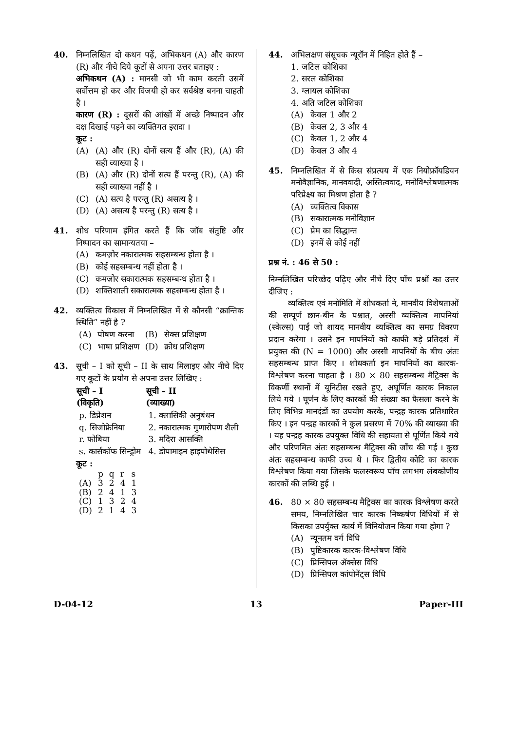40. निम्नलिखित दो कथन पढ़ें, अभिकथन (A) और कारण (R) और नीचे दिये कूटों से अपना उत्तर बताइए :
अभिकथन (A) : मानसी जो भी काम करती उसमें सर्वोत्तम हो कर और विजयी हो कर सर्वश्रेष्ठ बनना चाहती है ।
कारण (R) : दूसरों की आंखों में अच्छे निष्पादन और दक्ष दिखाई पड़ने का व्यक्तिगत इरादा ।
कूट :
(A) (A) और (R) दोनों सत्य हैं और (R), (A) की सही व्याख्या है ।
(B) (A) और (R) दोनों सत्य हैं परन्तु (R), (A) की सही व्याख्या नहीं है ।
(C) (A) सत्य है परन्तु (R) असत्य है ।
(D) (A) असत्य है परन्तु (R) सत्य है ।
41. शोध परिणाम इंगित करते हैं कि जॉब संतुष्टि और निष्पादन का सामान्यतया –
(A) कमज़ोर नकारात्मक सहसम्बन्ध होता है ।
(B) कोई सहसम्बन्ध नहीं होता है ।
(C) कमज़ोर सकारात्मक सहसम्बन्ध होता है ।
(D) शक्तिशाली सकारात्मक सहसम्बन्ध होता है ।
42. व्यक्तित्व विकास में निम्नलिखित में से कौनसी “क्रान्तिक स्थिति” नहीं है ?
| (A) | पोषण करना | (B) | सेक्स प्रशिक्षण |
| (C) | भाषा प्रशिक्षण | (D) | क्रोध प्रशिक्षण |
43. सूची – I को सूची – II के साथ मिलाइए और नीचे दिए गए कूटों के प्रयोग से अपना उत्तर लिखिए :
| सूची – I (विकृति) | सूची – II (व्याख्या) |
| --- | --- |
| p. डिप्रेशन | 1. क्लासिकी अनुबंधन |
| q. सिजोफ्रेनिया | 2. नकारात्मक गुणारोपण शैली |
| r. फोबिया | 3. मदिरा आसक्ति |
| s. कार्सकॉफ सिन्ड्रोम | 4. डोपामाइन हाइपोथेसिस |
कूट :
| | p | q | r | s |
| (A) | 3 | 2 | 4 | 1 |
| (B) | 2 | 4 | 1 | 3 |
| (C) | 1 | 3 | 2 | 4 |
| (D) | 2 | 1 | 4 | 3 |
44. अभिलक्षण संसूचक न्यूरॉन में निहित होते हैं –
1. जटिल कोशिका
2. सरल कोशिका
3. ग्लायल कोशिका
4. अति जटिल कोशिका
(A) केवल 1 और 2
(B) केवल 2, 3 और 4
(C) केवल 1, 2 और 4
(D) केवल 3 और 4
45. निम्नलिखित में से किस संप्रत्यय में एक नियोफ्रॉयडियन मनोवैज्ञानिक, मानववादी, अस्तित्ववाद, मनोविश्लेषणात्मक परिप्रेक्ष्य का मिश्रण होता है ?
(A) व्यक्तित्व विकास
(B) सकारात्मक मनोविज्ञान
(C) प्रेम का सिद्धान्त
(D) इनमें से कोई नहीं
प्रश्न नं. : 46 से 50 :
निम्नलिखित परिच्छेद पढ़िए और नीचे दिए पाँच प्रश्नों का उत्तर दीजिए :
व्यक्तित्व एवं मनोमिति में शोधकर्ता ने, मानवीय विशेषताओं की सम्पूर्ण छान-बीन के पश्चात्, अस्सी व्यक्तित्व मापनियां (स्केल्स) पाईं जो शायद मानवीय व्यक्तित्व का समग्र विवरण प्रदान करेगा । उसने इन मापनियों को काफी बड़े प्रतिदर्श में प्रयुक्त की (N = 1000) और अस्सी मापनियों के बीच अंतः सहसम्बन्ध प्राप्त किए । शोधकर्ता इन मापनियों का कारक-विश्लेषण करना चाहता है । 80 × 80 सहसम्बन्ध मैट्रिक्स के विकर्णी स्थानों में यूनिटीस रखते हुए, अघूर्णित कारक निकाल लिये गये । घूर्णन के लिए कारकों की संख्या का फैसला करने के लिए विभिन्न मानदंडों का उपयोग करके, पन्द्रह कारक प्रतिधारित किए । इन पन्द्रह कारकों ने कुल प्रसरण में 70% की व्याख्या की । यह पन्द्रह कारक उपयुक्त विधि की सहायता से घूर्णित किये गये और परिणमित अंतः सहसम्बन्ध मैट्रिक्स की जाँच की गई । कुछ अंतः सहसम्बन्ध काफी उच्च थे । फिर द्वितीय कोटि का कारक विश्लेषण किया गया जिसके फलस्वरूप पाँच लगभग लंबकोणीय कारकों की लब्धि हुई ।
46. 80 × 80 सहसम्बन्ध मैट्रिक्स का कारक विश्लेषण करते समय, निम्नलिखित चार कारक निष्कर्षण विधियों में से किसका उपर्युक्त कार्य में विनियोजन किया गया होगा ?
(A) न्यूनतम वर्ग विधि
(B) पुष्टिकारक कारक-विश्लेषण विधि
(C) प्रिन्सिपल ॲक्सेस विधि
(D) प्रिन्सिपल कांपोनेंट्स विधि
D-04-12 13 Paper-III